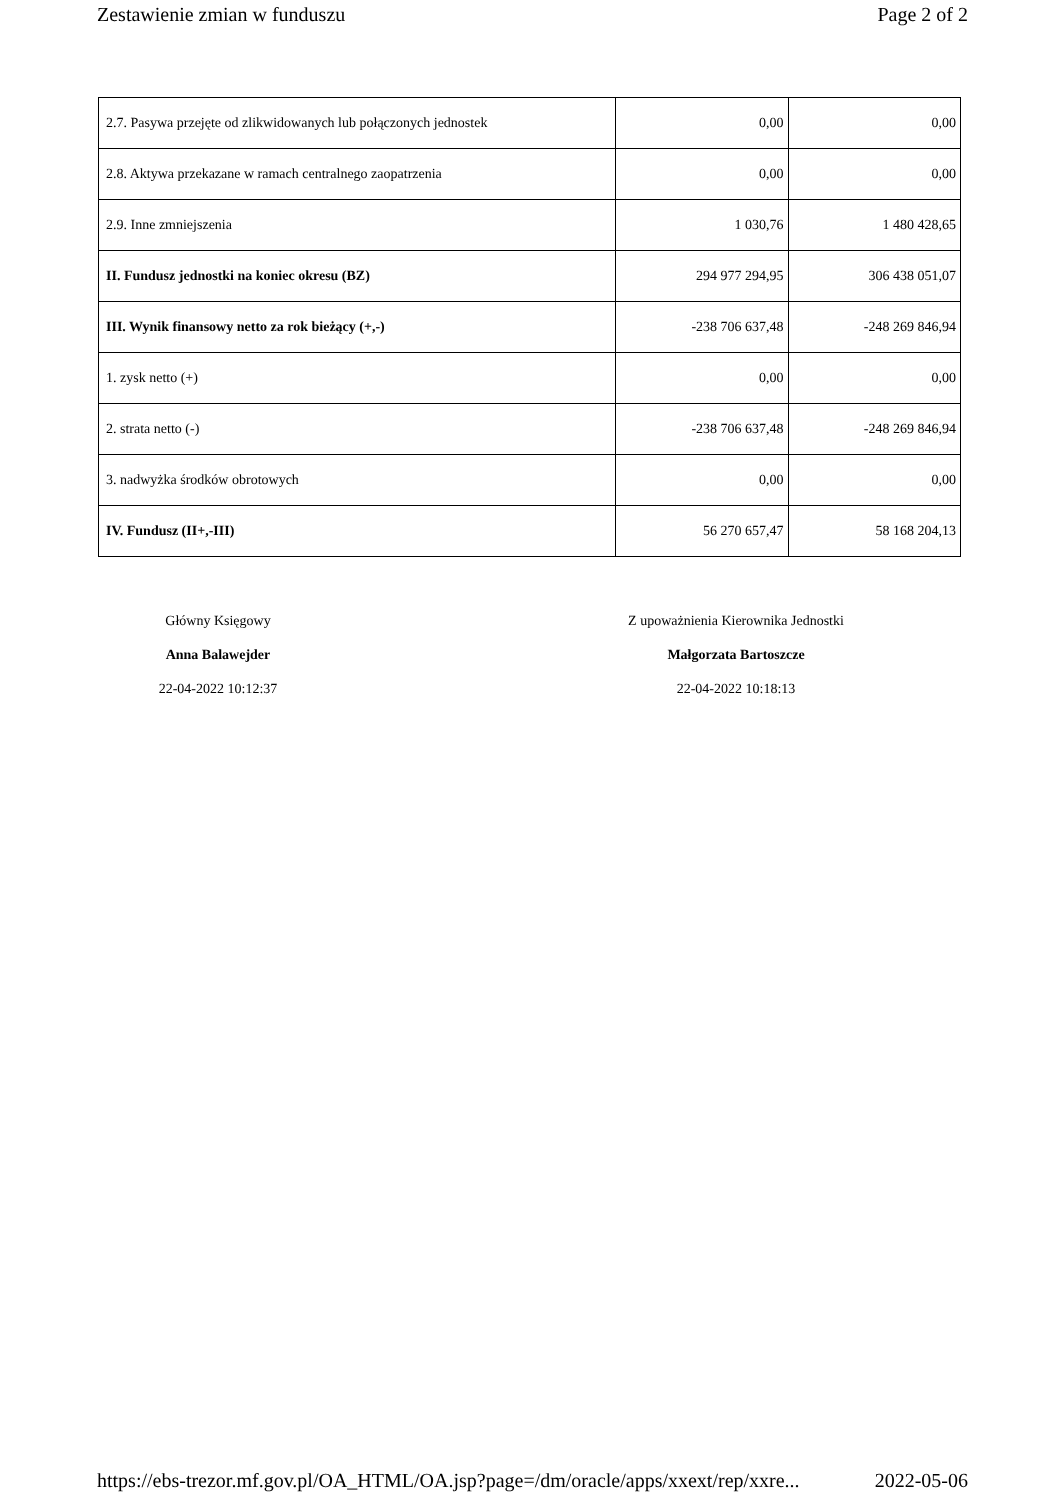Zestawienie zmian w funduszu Page 2 of 2
| 2.7. Pasywa przejęte od zlikwidowanych lub połączonych jednostek | 0,00 | 0,00 |
| 2.8. Aktywa przekazane w ramach centralnego zaopatrzenia | 0,00 | 0,00 |
| 2.9. Inne zmniejszenia | 1 030,76 | 1 480 428,65 |
| II. Fundusz jednostki na koniec okresu (BZ) | 294 977 294,95 | 306 438 051,07 |
| III. Wynik finansowy netto za rok bieżący (+,-) | -238 706 637,48 | -248 269 846,94 |
| 1. zysk netto (+) | 0,00 | 0,00 |
| 2. strata netto (-) | -238 706 637,48 | -248 269 846,94 |
| 3. nadwyżka środków obrotowych | 0,00 | 0,00 |
| IV. Fundusz (II+,-III) | 56 270 657,47 | 58 168 204,13 |
Główny Księgowy
Anna Balawejder
22-04-2022 10:12:37
Z upoważnienia Kierownika Jednostki
Małgorzata Bartoszcze
22-04-2022 10:18:13
https://ebs-trezor.mf.gov.pl/OA_HTML/OA.jsp?page=/dm/oracle/apps/xxext/rep/xxre... 2022-05-06